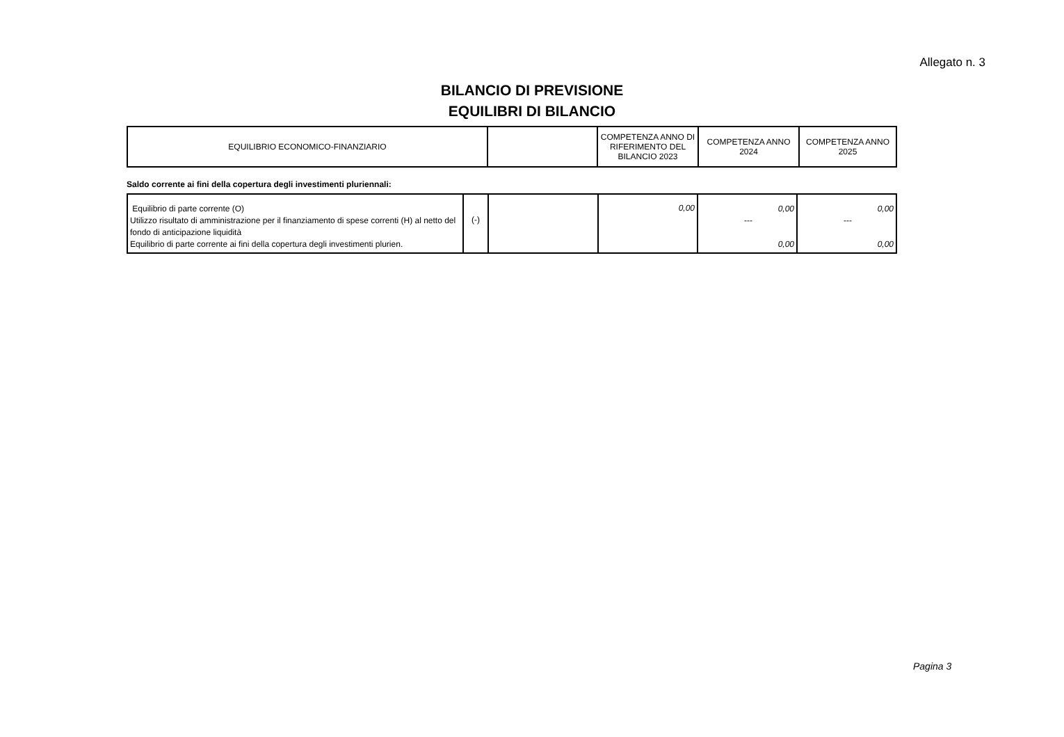Allegato n. 3
BILANCIO DI PREVISIONE
EQUILIBRI DI BILANCIO
| EQUILIBRIO ECONOMICO-FINANZIARIO | | COMPETENZA ANNO DI RIFERIMENTO DEL BILANCIO 2023 | COMPETENZA ANNO 2024 | COMPETENZA ANNO 2025 |
Saldo corrente ai fini della copertura degli investimenti pluriennali:
| Equilibrio di parte corrente (O) Utilizzo risultato di amministrazione per il finanziamento di spese correnti (H) al netto del fondo di anticipazione liquidità Equilibrio di parte corrente ai fini della copertura degli investimenti plurien. | (-) | | 0,00 | 0,00 --- 0,00 | 0,00 --- 0,00 |
Pagina 3